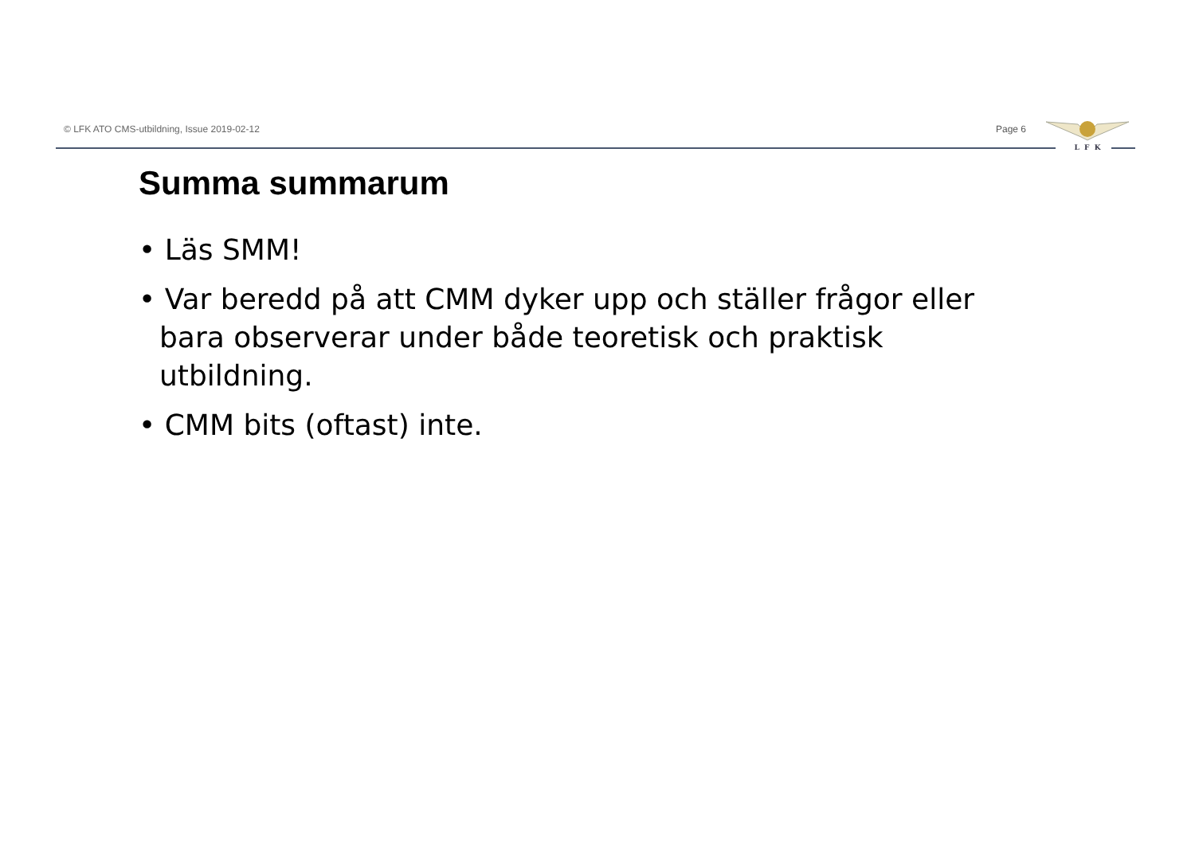© LFK ATO CMS-utbildning, Issue 2019-02-12
Page 6
L F K
Summa summarum
• Läs SMM!
• Var beredd på att CMM dyker upp och ställer frågor eller bara observerar under både teoretisk och praktisk utbildning.
• CMM bits (oftast) inte.